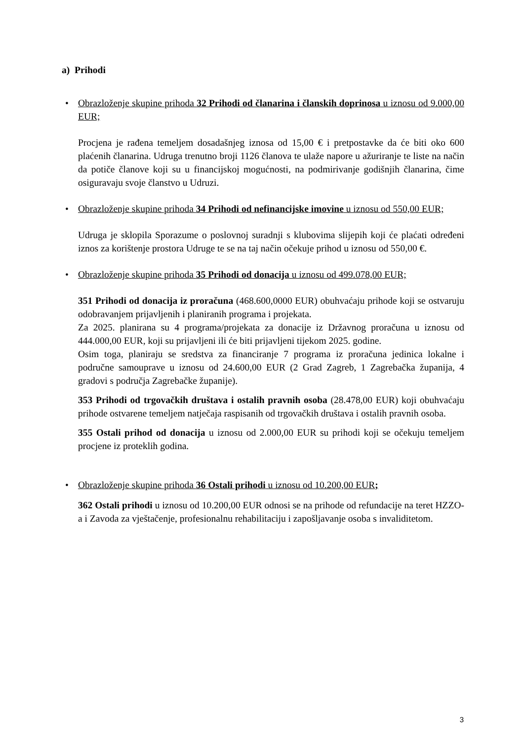a) Prihodi
•
Obrazloženje skupine prihoda 32 Prihodi od članarina i članskih doprinosa u iznosu od 9.000,00 EUR;
Procjena je rađena temeljem dosadašnjeg iznosa od 15,00 € i pretpostavke da će biti oko 600 plaćenih članarina. Udruga trenutno broji 1126 članova te ulaže napore u ažuriranje te liste na način da potiče članove koji su u financijskoj mogućnosti, na podmirivanje godišnjih članarina, čime osiguravaju svoje članstvo u Udruzi.
•
Obrazloženje skupine prihoda 34 Prihodi od nefinancijske imovine u iznosu od 550,00 EUR;
Udruga je sklopila Sporazume o poslovnoj suradnji s klubovima slijepih koji će plaćati određeni iznos za korištenje prostora Udruge te se na taj način očekuje prihod u iznosu od 550,00 €.
•
Obrazloženje skupine prihoda 35 Prihodi od donacija u iznosu od 499.078,00 EUR;
351 Prihodi od donacija iz proračuna (468.600,0000 EUR) obuhvaćaju prihode koji se ostvaruju odobravanjem prijavljenih i planiranih programa i projekata.
Za 2025. planirana su 4 programa/projekata za donacije iz Državnog proračuna u iznosu od 444.000,00 EUR, koji su prijavljeni ili će biti prijavljeni tijekom 2025. godine.
Osim toga, planiraju se sredstva za financiranje 7 programa iz proračuna jedinica lokalne i područne samouprave u iznosu od 24.600,00 EUR (2 Grad Zagreb, 1 Zagrebačka županija, 4 gradovi s područja Zagrebačke županije).
353 Prihodi od trgovačkih društava i ostalih pravnih osoba (28.478,00 EUR) koji obuhvaćaju prihode ostvarene temeljem natječaja raspisanih od trgovačkih društava i ostalih pravnih osoba.
355 Ostali prihod od donacija u iznosu od 2.000,00 EUR su prihodi koji se očekuju temeljem procjene iz proteklih godina.
•
Obrazloženje skupine prihoda 36 Ostali prihodi u iznosu od 10.200,00 EUR;
362 Ostali prihodi u iznosu od 10.200,00 EUR odnosi se na prihode od refundacije na teret HZZO-a i Zavoda za vještačenje, profesionalnu rehabilitaciju i zapošljavanje osoba s invaliditetom.
3